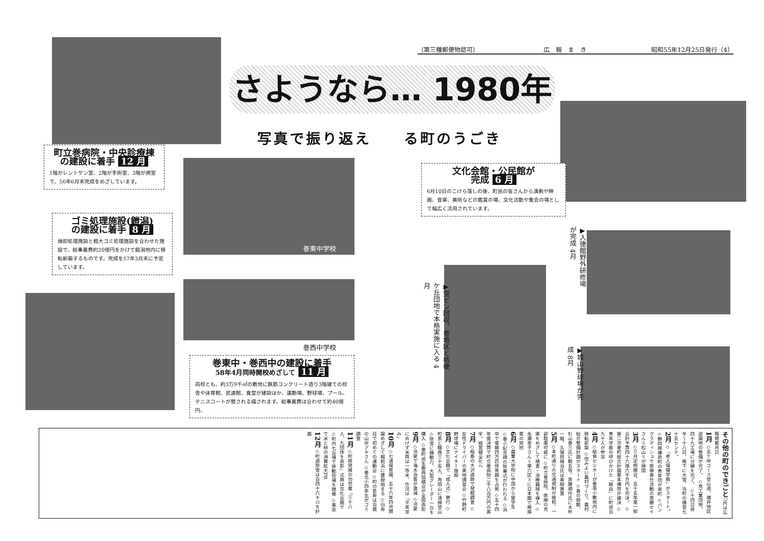（第三種郵便物認可） 広　報　ま　き 昭和55年12月25日発行（4）
さようなら… 1980年
写真で振り返え　　る町のうごき
町立巻病院・中央診療棟
の建設に着手 12 月
1階がレントゲン室、2階が手術室、3階が病室で、56年6月末完成をめざしています。
ゴミ処理施設(鎧潟)
の建設に着手 8 月
焼却処理施設と粗大ゴミ処理施設を合わせた施設で、総事業費約20億円をかけて鎧潟地内に移転新築するものです。完成を57年3月末に予定しています。
巻東中学校
巻西中学校
巻東中・巻西中の建設に着手
58年4月同時開校めざして 11 月
両校とも、約3万9千㎡の敷地に鉄筋コンクリート造り3階建ての校舎や体育館、武道館、食堂が建設ほか、運動場、野球場、プール、テニスコートが整される備されます。総事業費は合わせて約40億円。
文化会館・公民館が
完成 6 月
6月10日のこけら落しの後、町民の皆さんから演劇や映画、音楽、美術などの鑑賞の場、文化活動や集会の場として幅広く活用されています。
▶空ビン回収、巻地区と桔梗ケ丘団地で本格実施に入る 4月
▶入徳館野外研修場が完成 4月
▶城山野球場が完成 8月
その他の町のできごと（）内は広報掲載月日
1月 ◇五ケ峠コース登山道、福井地区遊園地の整備が完了。 ◇鳥工業団地、四十九工場に分譲を完了。 ◇十四日夜半〜十八日、県下に大雪、当町の積雪七十五センチ。
2月 ◇「老人保健学級」がスタート。 ◇静岡県榛原町の青年団が来町 ◇バングラディシュで医療奉仕活動の斎藤セイさん＝松山＝が帰国
3月 ◇三月定例議会、五十五年度一般会計予算四十六億六千万円を可決。 ◇第二次巻町総合計画基本構想が議決 ◇青年学級の呼びかけた「献血」に町民百九十人が参加
4月 ◇給食センターが巻南小敷地内に移転新築 ◇住みよい農村づくり、農村総合整備計画がスタート ◇春の叙勲、杉山泰三氏に勲五等、斎藤順作氏に木杯一組、久保田梅治氏は黄綬褒賞
5月 ◇本町通りの交通規制が緩和、一部駐車可能に ◇町立巻病院、医療の充実をめざして検査・治療器械を導入 ◇永瀬恵子さん＝東六区＝に日本画で県展賞の栄冠
6月 ◇農業大学校に中国から留学生 ◇巻小記念碑の除幕式が行われる ◇浜中で蜜蜂四万匹体育館を占拠 ◇五十四年度決算で町立巻病院二千八百万円の黒字。経営健全化へ
7月 ◇稲島の大沢遺跡で発掘調査 ◇女性ドライバーの実地講習会 ◇竹野町野球場にナイター施設
8月 ◇文化会館で「成人式」挙行 ◇町長と職員三十五人、角田山に清掃登山 ◇除雪に機動力、大型グレーダー一台を購入 ◇巻町民生委員協議会が全国表彰
9月 ◇冷夏で海水浴客が激減 ◇冷夏にめげず米質は一等米、作況は「平年並み」
10月 ◇七浦保育園、五十六年四月開園めざして越前浜に建設始まる ◇白寿荘で初めての運動会 ◇町の長寿は百歳の山岸アキさん ◇巻北小四年生がゴミ調査
11月 ◇町政発展の功労者「三十八人、九団体を表彰」式典は文化会館で ◇町内七会場で移動役場を開催 ◇東京で米と柿の消費拡大PR
12月 ◇町道除雪は百四十六キロを計画